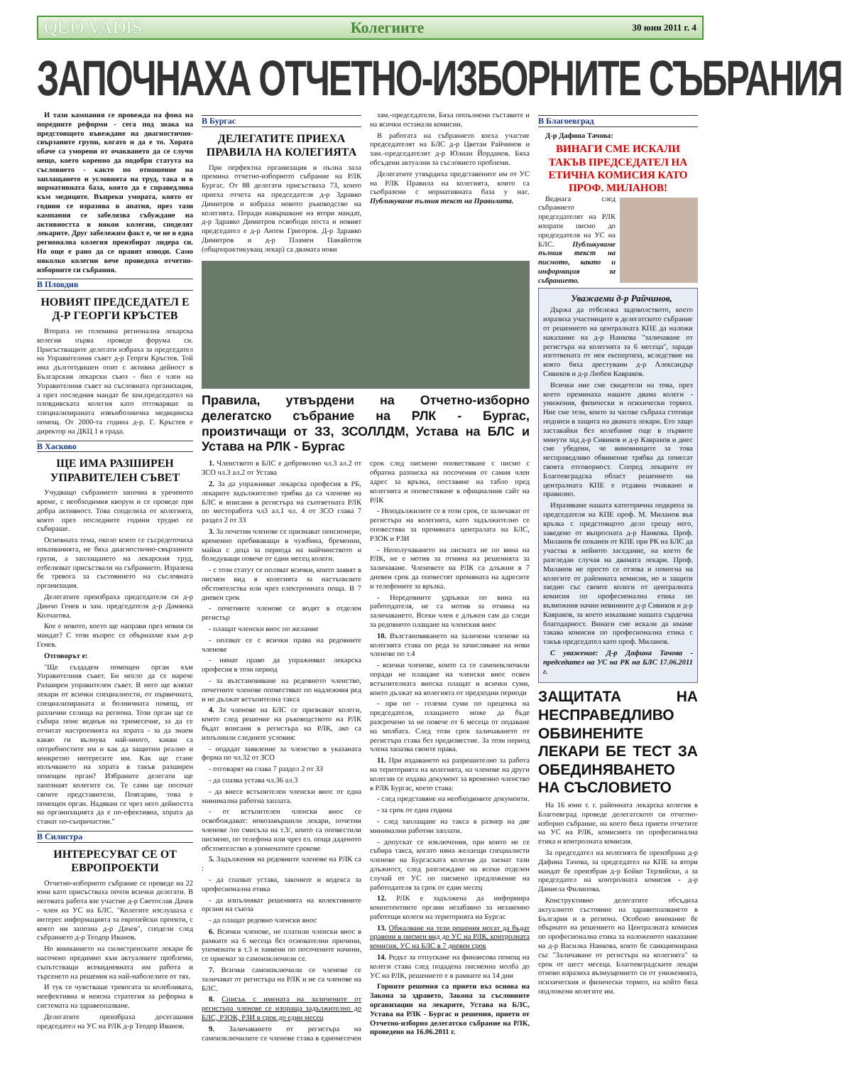QUO VADIS Колегиите 30 юни 2011 г. 4
ЗАПОЧНАХА ОТЧЕТНО-ИЗБОРНИТЕ СЪБРАНИЯ
И тази кампания се провежда на фона на поредните реформи - сега под знака на предстоящото въвеждане на диагностично-свързаните групи, когато и да е то. Хората обаче са уморени от очакването да се случи нещо, което коренно да подобри статута на съсловието - както по отношение на заплащането и условията на труд, така и в нормативната база, която да е справедлива към медиците. Въпреки умората, която от години се изразява в апатия, през тази кампания се забелязва събуждане на активността в някои колегии, споделят лекарите. Друг забележим факт е, че не в една регионална колегия преизбират лидера си. Но още е рано да се правят изводи. Само няколко колегии вече проведоха отчетно-изборните си събрания.
В Пловдив
НОВИЯТ ПРЕДСЕДАТЕЛ Е Д-Р ГЕОРГИ КРЪСТЕВ
Втората по големина регионална лекарска колегия първа проведе форума си. Присъстващите делегати избраха за председател на Управителния съвет д-р Георги Кръстев. Той има дългогодишен опит с активна дейност в Българския лекарски съюз - бил е член на Управителния съвет на съсловната организация, а през последния мандат бе зам.председател на пловдивската колегия като отговаряше за специализираната извънболнична медицинска помощ. От 2000-та година д-р. Г. Кръстев е директор на ДКЦ 1 в града.
В Хасково
ЩЕ ИМА РАЗШИРЕН УПРАВИТЕЛЕН СЪВЕТ
Учудващо събранието започна в уреченото време, с необходимия кворум и се проведе при добра активност. Това споделиха от колегията, която през последните години трудно се събираше.
Основната тема, около която се съсредоточиха изказванията, не бяха диагностично-свързаните групи, а заплащането на лекарския труд, отбелязват присъствали на събранието. Изразена бе тревога за състоянието на съсловната организация.
Делегатите преизбраха председателя си д-р Динчо Генев и зам. председателя д-р Дамянка Колчагова.
Кое е новото, което ще направи през новия си мандат? С този въпрос се обърнахме към д-р Генев.
Отговорът е:
"Ще създадем помощен орган към Управителния съвет. Би могло да се нарече Разширен управителен съвет. В него ще влязат лекари от всички специалности, от първичната, специализираната и болничната помощ, от различни селища на региона. Този орган ще се събира поне веднъж на тримесечие, за да се отчитат настроенията на хората - за да знаем какво ги вълнува най-много, какви са потребностите им и как да защитим реално и конкретно интересите им. Как ще стане излъчването на хората в такъв разширен помощен орган? Избраните делегати ще запознаят колегите си. Те сами ще посочат своите представители. Повтарям, това е помощен орган. Надявам се чрез него дейността на организацията да е по-ефективна, хората да станат по-съпричастни."
В Силистра
ИНТЕРЕСУВАТ СЕ ОТ ЕВРОПРОЕКТИ
Отчетно-изборното събрание се проведе на 22 юни като присъстваха почти всички делегати. В неговата работа взе участие д-р Светослав Дачев - член на УС на БЛС. "Колегите изслушаха с интерес информацията за европейски проекти, с която ни запозна д-р Дачев", сподели след събранието д-р Теодор Иванов.
Но вниманието на силистренските лекари бе насочено предимно към актуалните проблеми, съпътстващи всекидневната им работа и търсенето на решения на най-наболелите от тях.
И тук се чувстваше тревогата за колебливата, неефективна и неясна стратегия за реформа в системата на здравеопазване.
Делегатите преизбраха досегашния председател на УС на РЛК д-р Теодор Иванов.
В Бургас
ДЕЛЕГАТИТЕ ПРИЕХА ПРАВИЛА НА КОЛЕГИЯТА
При перфектна организация и пълна зала премина отчетно-изборното събрание на РЛК Бургас. От 88 делегати присъстваха 73, които приеха отчета на председателя д-р Здравко Димитров и избраха новото ръководство на колегията. Поради навършване на втори мандат, д-р Здравко Димитров освободи поста и новият председател е д-р Антон Григоров. Д-р Здравко Димитров и д-р Пламен Панайотов (общопрактикуващ лекар) са двамата нови
зам.-председатели. Бяха попълнени съставите и на всички останали комисии.
В работата на събранието взеха участие председателят на БЛС д-р Цветан Райчинов и зам.-председателят д-р Юлиан Йорданов. Бяха обсъдени актуални за съсловието проблеми.
Делегатите утвърдиха представените им от УС на РЛК Правила на колегията, които са съобразени с нормативната база у нас. Публикуваме пълния текст на Правилата.
Правила, утвърдени на Отчетно-изборно делегатско събрание на РЛК - Бургас, произтичащи от ЗЗ, ЗСОЛЛДМ, Устава на БЛС и Устава на РЛК - Бургас
1. Членството в БЛС е доброволно чл.3 ал.2 от ЗСО чл.3 ал.2 от Устава
2. За да упражняват лекарска професия в РБ, лекарите задължително трябва да са членове на БЛС и вписани в регистъра на съответната РЛК по месторабота чл3 ал.1 чл. 4 от ЗСО глава 7 раздел 2 от ЗЗ
3. За почетни членове се признават пенсионери, временно пребиваващи в чужбина, бременни, майки с деца за периода на майчинството и боледуващи повече от един месец колеги.
- с този статут се ползват всички, които заявят в писмен вид в колегията за настъпилите обстоятелства или чрез електронната поща. В 7 дневен срок
- почетните членове се водят в отделен регистър
- плащат членски внос по желание
- ползват се с всички права на редовните членове
- нямат право да упражняват лекарска професия в този период
- за възстановяване на редовното членство, почетните членове оповестяват по надлежния ред и не дължат встъпителна такса
4. За членове на БЛС се признават колеги, които след решение на ръководството на РЛК бъдат вписани в регистъра на РЛК, ако са изпълнили следните условия:
- подадат заявление за членство в указаната форма по чл.32 от ЗСО
- отговарят на глава 7 раздел 2 от ЗЗ
- да спазва устава чл.36 ал.3
- да внесе встъпителен членски внос от една минимална работна заплата.
- от встъпителен членски внос се освобождават: новозавършили лекари, почетни членове /по смисъла на т.3/, които са оповестили писмено, по телефона или чрез ел. поща даденото обстоятелство в упоменатите срокове
5. Задължения на редовните членове на РЛК са :
- да спазват устава, законите и кодекса за професионална етика
- да изпълняват решенията на колективните органи на съюза
- да плащат редовно членски внос
6. Всички членове, не платили членски внос в рамките на 6 месеца без основателни причини, упоменати в т.3 и заявени по посочените начини, се приемат за самоизключили се.
7. Всички самоизключили се членове се заличават от регистъра на РЛК и не са членове на БЛС.
8. Списък с имената на заличените от регистъра членове се изпраща задължително до БЛС, РЗОК, РЗИ в срок до един месец
9. Заличаването от регистъра на самоизключилите се членове става в едномесечен срок след писмено оповестяване с писмо с обратна разписка на посочения от самия член адрес за връзка, поставяне на табло пред колегията и оповестяване в официалния сайт на РЛК
- Неиздължилите се в този срок, се заличават от регистъра на колегията, като задължително се оповестява за промяната централата на БЛС, РЗОК и РЗИ
- Неполучаването на писмата не по вина на РЛК, не е мотив за отмяна на решенията за заличаване. Членовете на РЛК са длъжни в 7 дневен срок да оповестят промяната на адресите и телефоните за връзка.
- Нередовните удръжки по вина на работодателя, не са мотив за отмяна на заличаването. Всеки член е длъжен сам да следи за редовното плащане на членския внос
10. Възстановяването на заличени членове на колегията става по реда за зачисляване на нови членове по т.4
- всички членове, които са се самоизключили поради не плащане на членски внос освен встъпителната вноска плащат и всички суми, които дължат на колегията от предходни периоди
- при по - големи суми по преценка на председателя, плащането може да бъде разсрочено за не повече от 6 месеца от подаване на молбата. След този срок заличаването от регистъра става без предизвестие. За този период члена запазва своите права.
11. При издаването на разрешително за работа на територията на колегията, на членове на други колегии се издава документ за временно членство в РЛК Бургас, което става:
- след представяне на необходимите документи.
- за срок от една година
- след заплащане на такса в размер на две минимални работни заплати.
- допускат се изключения, при които не се събира такса, когато няма желаещи специалисти членове на Бургаската колегия да заемат тази длъжност, след разглеждане на всеки отделен случай от УС по писмено предложение на работодателя за срок от един месец
12. РЛК е задължена да информира компетентните органи незабавно за незаконно работещи колеги на територията на Бургас
13. Обжалване на тези решения могат да бъдат правени в писмен вид до УС на РЛК, контролната комисия, УС на БЛС в 7 дневен срок
14. Редът за отпускане на финансова помощ на колеги става след подадена писменна молба до УС на РЛК, решението е в рамките на 14 дни
Горните решения са приети въз основа на Закона за здравето, Закона за съсловните организации на лекарите, Устава на БЛС, Устава на РЛК - Бургас и решения, приети от Отчетно-изборно делегатско събрание на РЛК, проведено на 16.06.2011 г.
В Благоевград
Д-р Дафина Тачова:
ВИНАГИ СМЕ ИСКАЛИ ТАКЪВ ПРЕДСЕДАТЕЛ НА ЕТИЧНА КОМИСИЯ КАТО ПРОФ. МИЛАНОВ!
Веднага след събранието председателят на РЛК изпрати писмо до председателя на УС на БЛС. Публикуваме пълния текст на писмото, както и информация за събранието.
Уважаеми д-р Райчинов,
Държа да отбележа задоволството, което изразиха участниците в делегатското събрание от решението на централната КПЕ да наложи наказание на д-р Нанкова "заличаване от регистъра на колегията за 6 месеца", заради изготвената от нея експертиза, вследствие на която бяха арестувани д-р Александър Сивиков и д-р Любен Кавраков.
Всички ние сме свидетели на това, през което преминаха нашите двама колеги - унижения, физически и психически тормоз. Ние сме тези, които за часове събраха стотици подписи в защита на двамата лекари. Ето защо заставайки без колебание още в първите минути зад д-р Сивиков и д-р Кавраков и днес сме убедени, че виновниците за това несправедливо обвинение трябва да понесат своята отговорност. Според лекарите от Благоевградска област решението на централната КПЕ е отдавна очаквано и правилно.
Изразяваме нашата категорична подкрепа за председателя на КПЕ проф. М. Миланов във връзка с предстоящото дело срещу него, заведено от въпросната д-р Нанкова. Проф. Миланов бе поканен от КПЕ при РК на БЛС да участва в нейното заседание, на което бе разгледан случая на двамата лекари. Проф. Миланов не просто се отзова и помогна на колегите от районната комисия, но и защити заедно със своите колеги от централната комисия по професионална етика по възможния начин невинните д-р Сивиков и д-р Кавраков, за което изказваме нашата сърдечна благодарност. Винаги сме искали да имаме такава комисия по професионална етика с такъв председател като проф. Миланов.
С уважение: Д-р Дафина Тачова - председател на УС на РК на БЛС 17.06.2011 г.
ЗАЩИТАТА НА НЕСПРАВЕДЛИВО ОБВИНЕНИТЕ ЛЕКАРИ БЕ ТЕСТ ЗА ОБЕДИНЯВАНЕТО НА СЪСЛОВИЕТО
На 16 юни т. г. районната лекарска колегия в Благоевград проведе делегатското си отчетно-изборно събрание, на което бяха приети отчетите на УС на РЛК, комисията по професионална етика и контролната комисия.
За председател на колегията бе преизбрана д-р Дафина Тачова, за председател на КПЕ за втори мандат бе преизбран д-р Бойко Терзийски, а за председател на контролната комисия - д-р Даниела Филипова.
Конструктивно делегатите обсъдиха актуалното състояние на здравеопазването в България и в региона. Особено внимание бе обърнато на решението на Централната комисия по професионална етика за наложеното наказание на д-р Василка Нанкова, която бе санкционирана със "Заличаване от регистъра на колегията" за срок от шест месеца. Благоевградските лекари отново изразиха възмущението си от униженията, психическия и физически тормоз, на който бяха подложени колегите им.